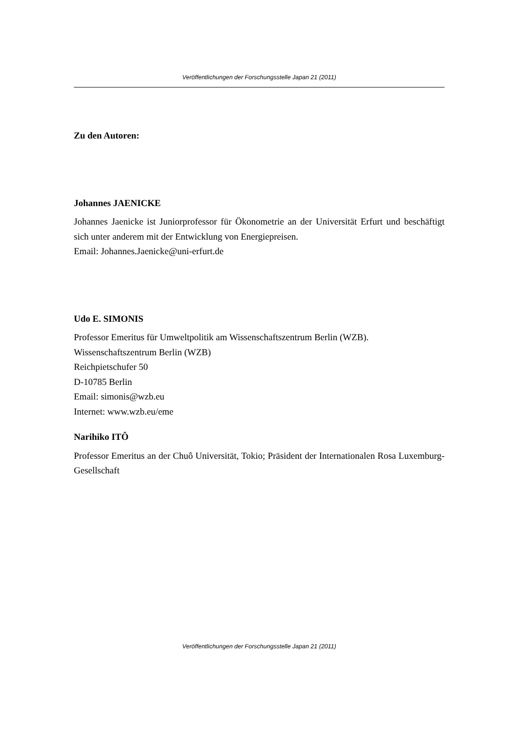Veröffentlichungen der Forschungsstelle Japan 21 (2011)
Zu den Autoren:
Johannes JAENICKE
Johannes Jaenicke ist Juniorprofessor für Ökonometrie an der Universität Erfurt und beschäftigt sich unter anderem mit der Entwicklung von Energiepreisen.
Email: Johannes.Jaenicke@uni-erfurt.de
Udo E. SIMONIS
Professor Emeritus für Umweltpolitik am Wissenschaftszentrum Berlin (WZB).
Wissenschaftszentrum Berlin (WZB)
Reichpietschufer 50
D-10785 Berlin
Email: simonis@wzb.eu
Internet: www.wzb.eu/eme
Narihiko ITÔ
Professor Emeritus an der Chuô Universität, Tokio; Präsident der Internationalen Rosa Luxemburg-Gesellschaft
Veröffentlichungen der Forschungsstelle Japan 21 (2011)